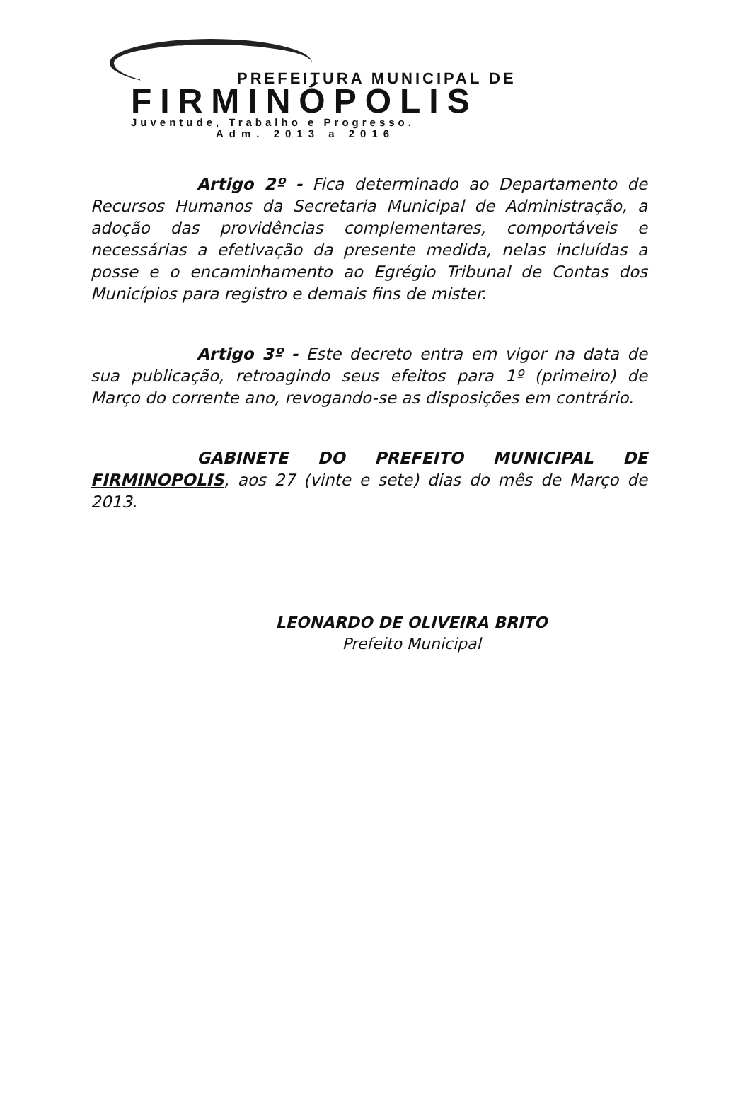PREFEITURA MUNICIPAL DE
FIRMINÓPOLIS
Juventude, Trabalho e Progresso.
Adm. 2013 a 2016
Artigo 2º - Fica determinado ao Departamento de Recursos Humanos da Secretaria Municipal de Administração, a adoção das providências complementares, comportáveis e necessárias a efetivação da presente medida, nelas incluídas a posse e o encaminhamento ao Egrégio Tribunal de Contas dos Municípios para registro e demais fins de mister.
Artigo 3º - Este decreto entra em vigor na data de sua publicação, retroagindo seus efeitos para 1º (primeiro) de Março do corrente ano, revogando-se as disposições em contrário.
GABINETE DO PREFEITO MUNICIPAL DE FIRMINOPOLIS, aos 27 (vinte e sete) dias do mês de Março de 2013.
LEONARDO DE OLIVEIRA BRITO
Prefeito Municipal